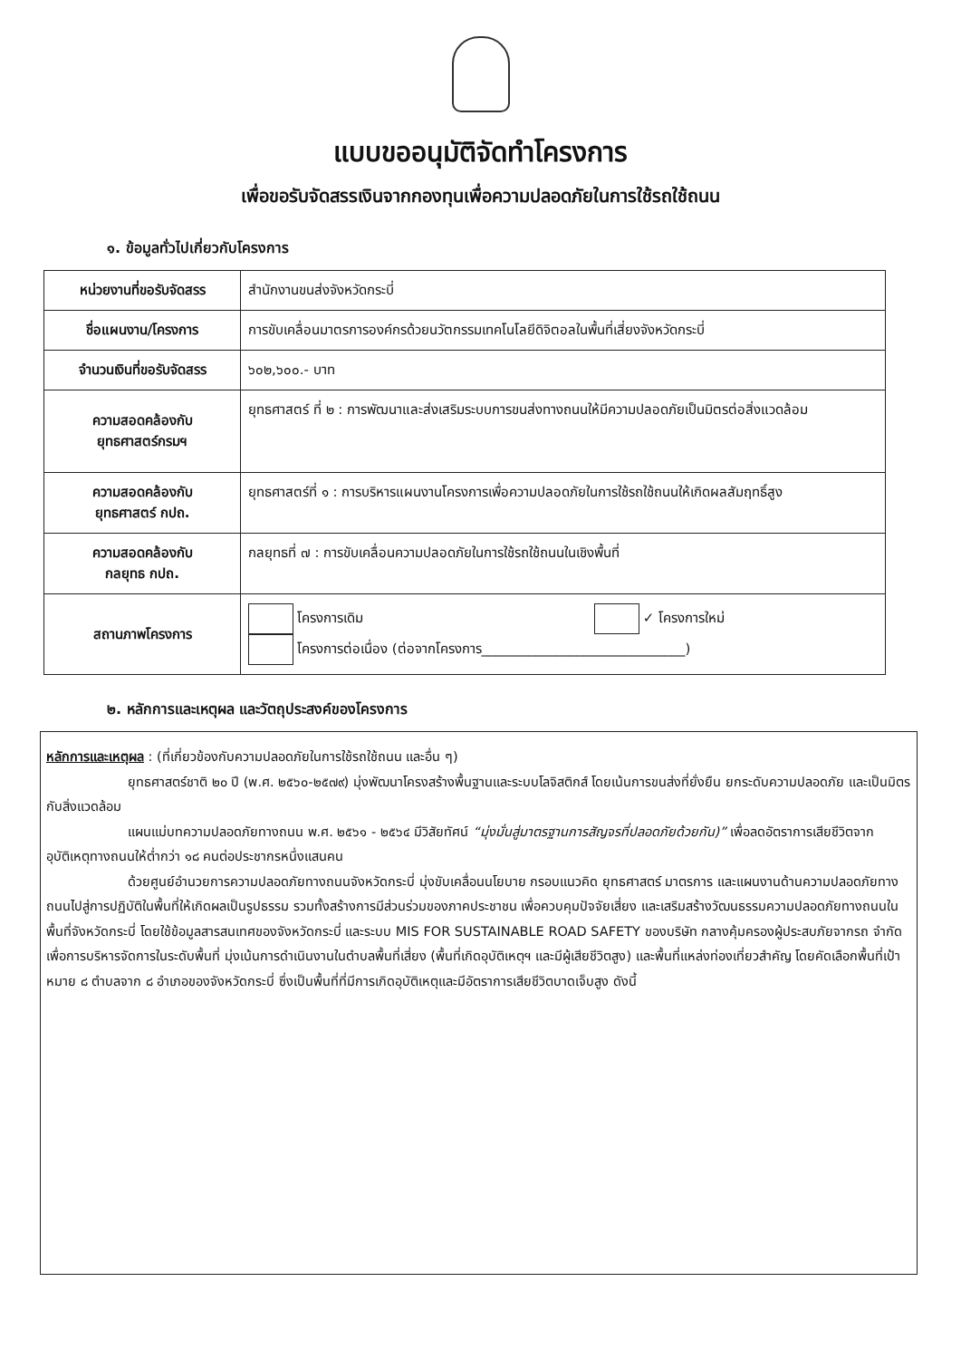แบบขออนุมัติจัดทำโครงการ
เพื่อขอรับจัดสรรเงินจากกองทุนเพื่อความปลอดภัยในการใช้รถใช้ถนน
๑. ข้อมูลทั่วไปเกี่ยวกับโครงการ
| หน่วยงานที่ขอรับจัดสรร | สำนักงานขนส่งจังหวัดกระบี่ |
| ชื่อแผนงาน/โครงการ | การขับเคลื่อนมาตรการองค์กรด้วยนวัตกรรมเทคโนโลยีดิจิตอลในพื้นที่เสี่ยงจังหวัดกระบี่ |
| จำนวนเงินที่ขอรับจัดสรร | ๖๐๒,๖๐๐.- บาท |
| ความสอดคล้องกับ ยุทธศาสตร์กรมฯ | ยุทธศาสตร์ ที่ ๒ : การพัฒนาและส่งเสริมระบบการขนส่งทางถนนให้มีความปลอดภัยเป็นมิตรต่อสิ่งแวดล้อม |
| ความสอดคล้องกับ ยุทธศาสตร์ กปถ. | ยุทธศาสตร์ที่ ๑ : การบริหารแผนงานโครงการเพื่อความปลอดภัยในการใช้รถใช้ถนนให้เกิดผลสัมฤทธิ์สูง |
| ความสอดคล้องกับ กลยุทธ กปถ. | กลยุทธที่ ๗ : การขับเคลื่อนความปลอดภัยในการใช้รถใช้ถนนในเชิงพื้นที่ |
| สถานภาพโครงการ | โครงการเดิม ✓ โครงการใหม่ โครงการต่อเนื่อง (ต่อจากโครงการ______________________________) |
๒. หลักการและเหตุผล และวัตถุประสงค์ของโครงการ
หลักการและเหตุผล : (ที่เกี่ยวข้องกับความปลอดภัยในการใช้รถใช้ถนน และอื่น ๆ)
ยุทธศาสตร์ชาติ ๒๐ ปี (พ.ศ. ๒๕๖๐-๒๕๗๙) มุ่งพัฒนาโครงสร้างพื้นฐานและระบบโลจิสติกส์ โดยเน้นการขนส่งที่ยั่งยืน ยกระดับความปลอดภัย และเป็นมิตรกับสิ่งแวดล้อม
แผนแม่บทความปลอดภัยทางถนน พ.ศ. ๒๕๖๑ - ๒๕๖๔ มีวิสัยทัศน์ “มุ่งมั่นสู่มาตรฐานการสัญจรที่ปลอดภัยด้วยกัน)” เพื่อลดอัตราการเสียชีวิตจากอุบัติเหตุทางถนนให้ต่ำกว่า ๑๘ คนต่อประชากรหนึ่งแสนคน
ด้วยศูนย์อำนวยการความปลอดภัยทางถนนจังหวัดกระบี่ มุ่งขับเคลื่อนนโยบาย กรอบแนวคิด ยุทธศาสตร์ มาตรการ และแผนงานด้านความปลอดภัยทางถนนไปสู่การปฏิบัติในพื้นที่ให้เกิดผลเป็นรูปธรรม รวมทั้งสร้างการมีส่วนร่วมของภาคประชาชน เพื่อควบคุมปัจจัยเสี่ยง และเสริมสร้างวัฒนธรรมความปลอดภัยทางถนนในพื้นที่จังหวัดกระบี่ โดยใช้ข้อมูลสารสนเทศของจังหวัดกระบี่ และระบบ MIS FOR SUSTAINABLE ROAD SAFETY ของบริษัท กลางคุ้มครองผู้ประสบภัยจากรถ จำกัด เพื่อการบริหารจัดการในระดับพื้นที่ มุ่งเน้นการดำเนินงานในตำบลพื้นที่เสี่ยง (พื้นที่เกิดอุบัติเหตุฯ และมีผู้เสียชีวิตสูง) และพื้นที่แหล่งท่องเที่ยวสำคัญ โดยคัดเลือกพื้นที่เป้าหมาย ๘ ตำบลจาก ๘ อำเภอของจังหวัดกระบี่ ซึ่งเป็นพื้นที่ที่มีการเกิดอุบัติเหตุและมีอัตราการเสียชีวิตบาดเจ็บสูง ดังนี้